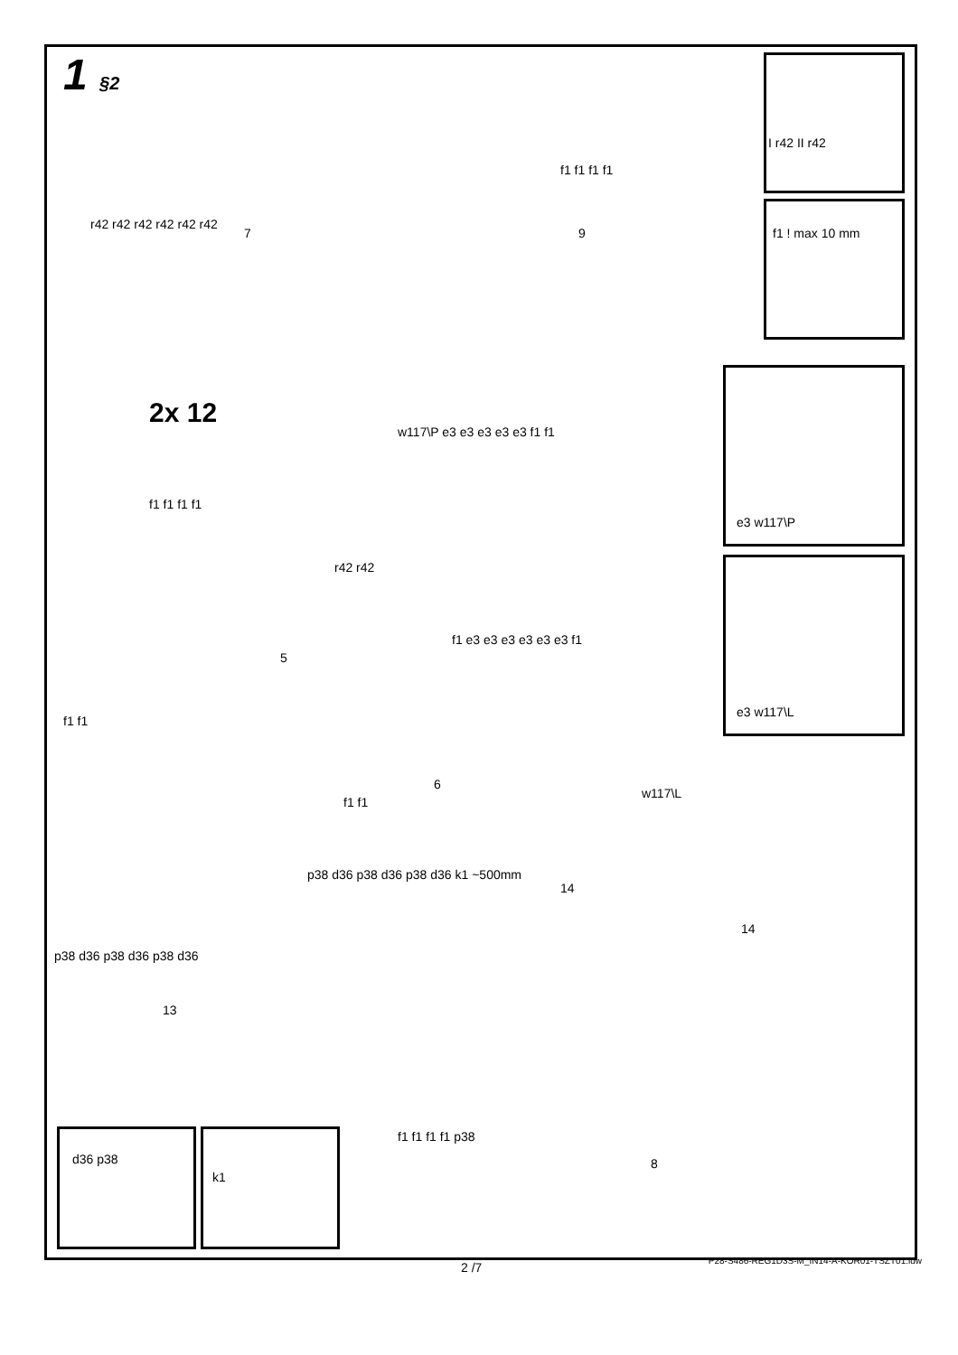1 §2
7 9
r42 r42 r42 r42 r42 r42
f1 f1 f1 f1
I r42 II r42
f1 ! max 10 mm
2x 12
f1 f1 f1 f1
w117\P e3 e3 e3 e3 e3 f1 f1
5
r42 r42
f1 f1
e3 w117\P
e3 w117\L
6
f1 e3 e3 e3 e3 e3 e3 f1
w117\L
f1 f1
13
p38 d36 p38 d36 p38 d36
14
14
p38 d36 p38 d36 p38 d36 k1 ~500mm
8
f1 f1 f1 f1 p38
d36 p38
k1
2 /7 P28-S486-REG1D3S-M_IN14-A-KOR01-TSZT01.idw